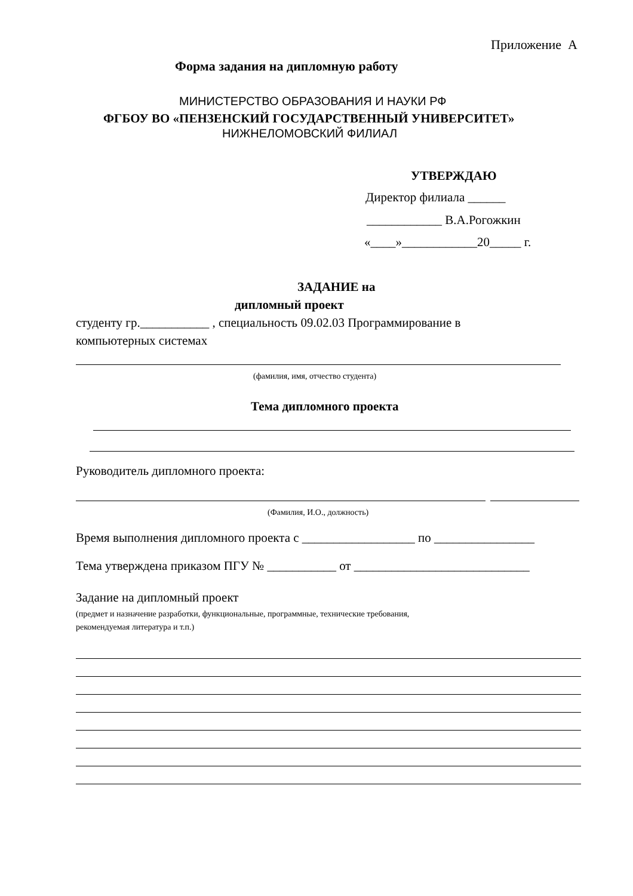Приложение А
Форма задания на дипломную работу
МИНИСТЕРСТВО ОБРАЗОВАНИЯ И НАУКИ РФ
ФГБОУ ВО «ПЕНЗЕНСКИЙ ГОСУДАРСТВЕННЫЙ УНИВЕРСИТЕТ»
НИЖНЕЛОМОВСКИЙ ФИЛИАЛ
УТВЕРЖДАЮ
Директор филиала ______
____________ В.А.Рогожкин
«____»____________20_____ г.
ЗАДАНИЕ на
дипломный проект
студенту гр.___________ , специальность 09.02.03 Программирование в
компьютерных системах
(фамилия, имя, отчество студента)
Тема дипломного проекта
Руководитель дипломного проекта:
(Фамилия, И.О., должность)
Время выполнения дипломного проекта с __________________ по ________________
Тема утверждена приказом ПГУ № ___________ от ____________________________
Задание на дипломный проект
(предмет и назначение разработки, функциональные, программные, технические требования,
рекомендуемая литература и т.п.)